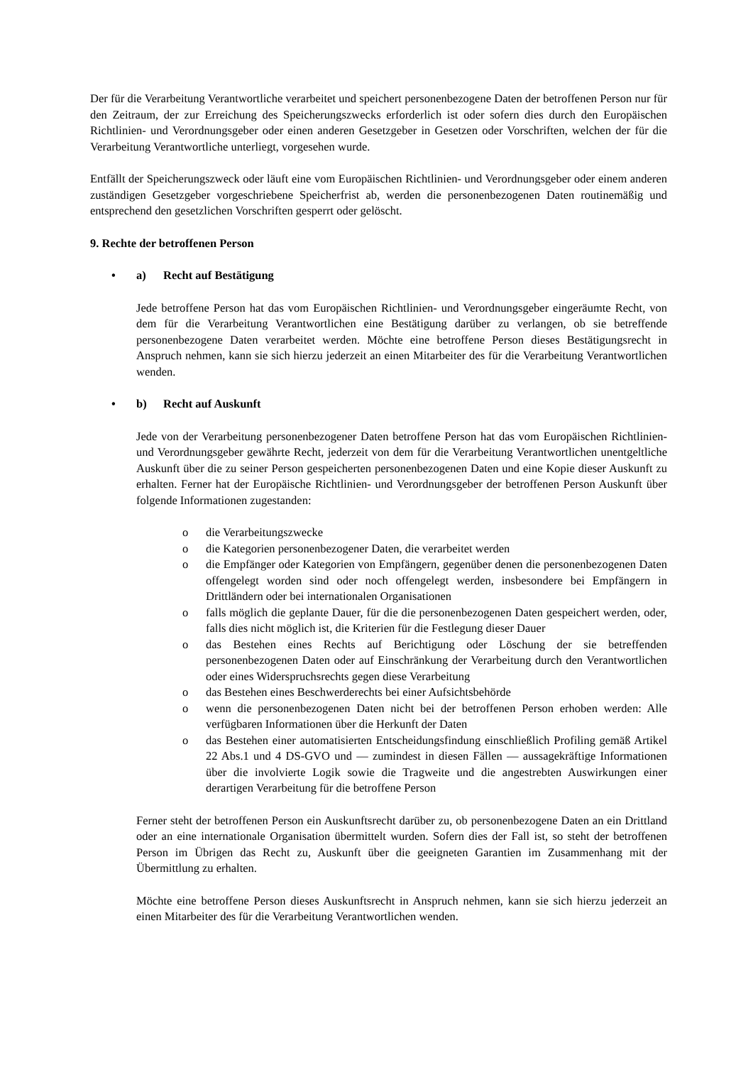Der für die Verarbeitung Verantwortliche verarbeitet und speichert personenbezogene Daten der betroffenen Person nur für den Zeitraum, der zur Erreichung des Speicherungszwecks erforderlich ist oder sofern dies durch den Europäischen Richtlinien- und Verordnungsgeber oder einen anderen Gesetzgeber in Gesetzen oder Vorschriften, welchen der für die Verarbeitung Verantwortliche unterliegt, vorgesehen wurde.
Entfällt der Speicherungszweck oder läuft eine vom Europäischen Richtlinien- und Verordnungsgeber oder einem anderen zuständigen Gesetzgeber vorgeschriebene Speicherfrist ab, werden die personenbezogenen Daten routinemäßig und entsprechend den gesetzlichen Vorschriften gesperrt oder gelöscht.
9. Rechte der betroffenen Person
• a) Recht auf Bestätigung
Jede betroffene Person hat das vom Europäischen Richtlinien- und Verordnungsgeber eingeräumte Recht, von dem für die Verarbeitung Verantwortlichen eine Bestätigung darüber zu verlangen, ob sie betreffende personenbezogene Daten verarbeitet werden. Möchte eine betroffene Person dieses Bestätigungsrecht in Anspruch nehmen, kann sie sich hierzu jederzeit an einen Mitarbeiter des für die Verarbeitung Verantwortlichen wenden.
• b) Recht auf Auskunft
Jede von der Verarbeitung personenbezogener Daten betroffene Person hat das vom Europäischen Richtlinien- und Verordnungsgeber gewährte Recht, jederzeit von dem für die Verarbeitung Verantwortlichen unentgeltliche Auskunft über die zu seiner Person gespeicherten personenbezogenen Daten und eine Kopie dieser Auskunft zu erhalten. Ferner hat der Europäische Richtlinien- und Verordnungsgeber der betroffenen Person Auskunft über folgende Informationen zugestanden:
o die Verarbeitungszwecke
o die Kategorien personenbezogener Daten, die verarbeitet werden
o die Empfänger oder Kategorien von Empfängern, gegenüber denen die personenbezogenen Daten offengelegt worden sind oder noch offengelegt werden, insbesondere bei Empfängern in Drittländern oder bei internationalen Organisationen
o falls möglich die geplante Dauer, für die die personenbezogenen Daten gespeichert werden, oder, falls dies nicht möglich ist, die Kriterien für die Festlegung dieser Dauer
o das Bestehen eines Rechts auf Berichtigung oder Löschung der sie betreffenden personenbezogenen Daten oder auf Einschränkung der Verarbeitung durch den Verantwortlichen oder eines Widerspruchsrechts gegen diese Verarbeitung
o das Bestehen eines Beschwerderechts bei einer Aufsichtsbehörde
o wenn die personenbezogenen Daten nicht bei der betroffenen Person erhoben werden: Alle verfügbaren Informationen über die Herkunft der Daten
o das Bestehen einer automatisierten Entscheidungsfindung einschließlich Profiling gemäß Artikel 22 Abs.1 und 4 DS-GVO und — zumindest in diesen Fällen — aussagekräftige Informationen über die involvierte Logik sowie die Tragweite und die angestrebten Auswirkungen einer derartigen Verarbeitung für die betroffene Person
Ferner steht der betroffenen Person ein Auskunftsrecht darüber zu, ob personenbezogene Daten an ein Drittland oder an eine internationale Organisation übermittelt wurden. Sofern dies der Fall ist, so steht der betroffenen Person im Übrigen das Recht zu, Auskunft über die geeigneten Garantien im Zusammenhang mit der Übermittlung zu erhalten.
Möchte eine betroffene Person dieses Auskunftsrecht in Anspruch nehmen, kann sie sich hierzu jederzeit an einen Mitarbeiter des für die Verarbeitung Verantwortlichen wenden.